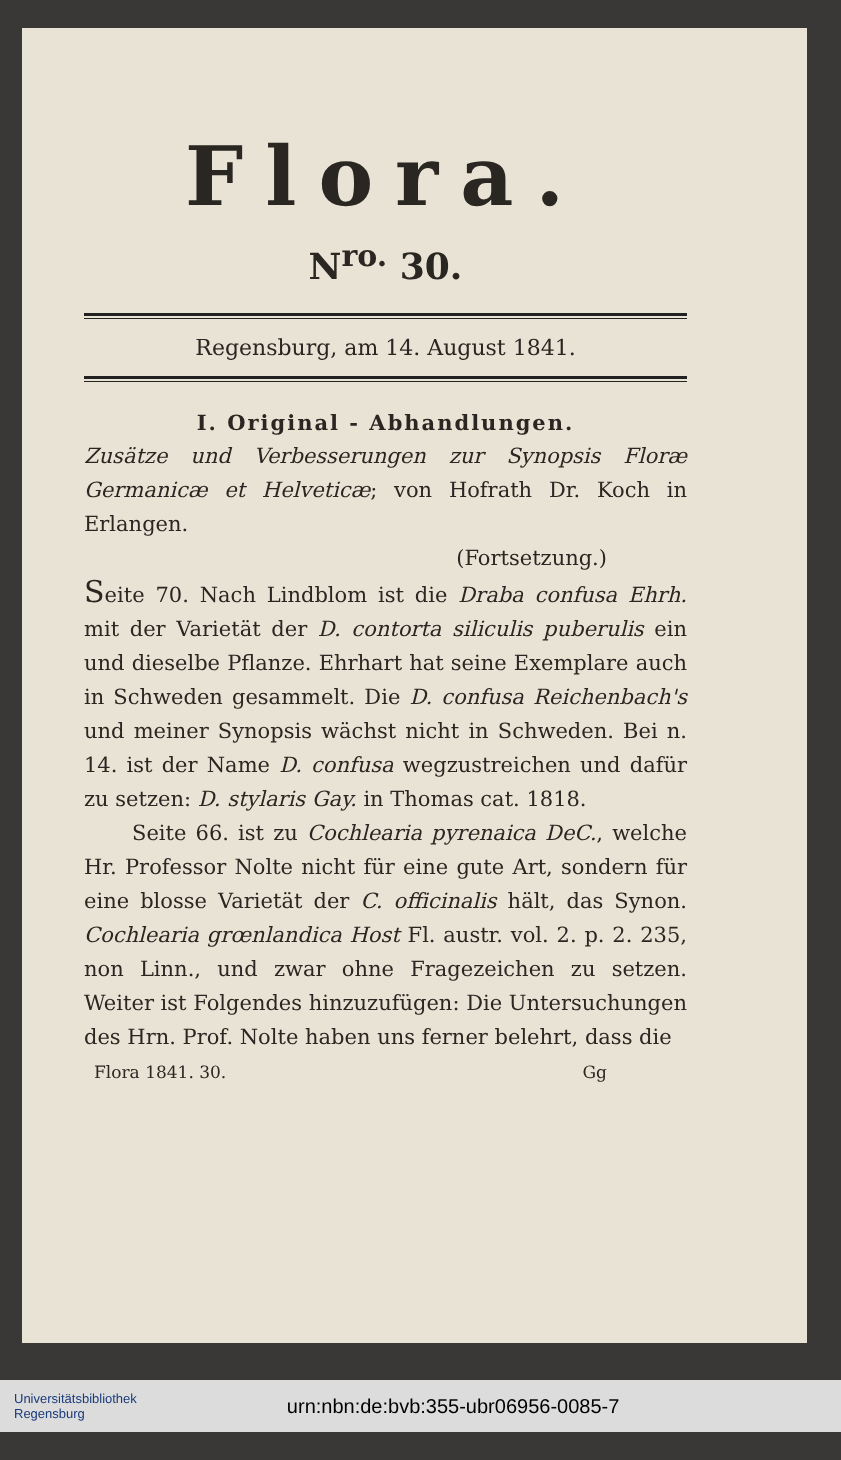Flora.
N<sup>ro.</sup> 30.
Regensburg, am 14. August 1841.
I. Original - Abhandlungen.
Zusätze und Verbesserungen zur Synopsis Floræ Germanicæ et Helveticæ; von Hofrath Dr. Koch in Erlangen.
(Fortsetzung.)
Seite 70. Nach Lindblom ist die Draba confusa Ehrh. mit der Varietät der D. contorta siliculis puberulis ein und dieselbe Pflanze. Ehrhart hat seine Exemplare auch in Schweden gesammelt. Die D. confusa Reichenbach's und meiner Synopsis wächst nicht in Schweden. Bei n. 14. ist der Name D. confusa wegzustreichen und dafür zu setzen: D. stylaris Gay. in Thomas cat. 1818.
Seite 66. ist zu Cochlearia pyrenaica DeC., welche Hr. Professor Nolte nicht für eine gute Art, sondern für eine blosse Varietät der C. officinalis hält, das Synon. Cochlearia grœnlandica Host Fl. austr. vol. 2. p. 2. 235, non Linn., und zwar ohne Fragezeichen zu setzen. Weiter ist Folgendes hinzuzufügen: Die Untersuchungen des Hrn. Prof. Nolte haben uns ferner belehrt, dass die
Flora 1841. 30. Gg
Universitätsbibliothek
Regensburg urn:nbn:de:bvb:355-ubr06956-0085-7